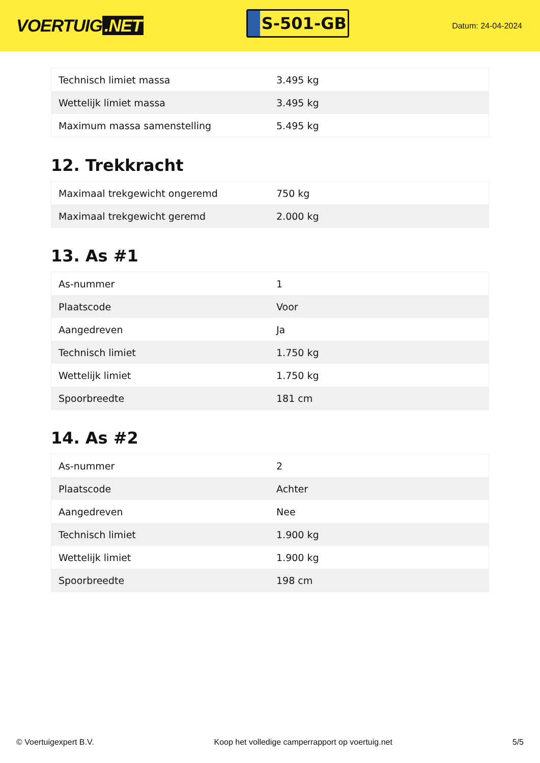VOERTUIG.NET
S-501-GB
Datum: 24-04-2024
| Technisch limiet massa | 3.495 kg |
| Wettelijk limiet massa | 3.495 kg |
| Maximum massa samenstelling | 5.495 kg |
12. Trekkracht
| Maximaal trekgewicht ongeremd | 750 kg |
| Maximaal trekgewicht geremd | 2.000 kg |
13. As #1
| As-nummer | 1 |
| Plaatscode | Voor |
| Aangedreven | Ja |
| Technisch limiet | 1.750 kg |
| Wettelijk limiet | 1.750 kg |
| Spoorbreedte | 181 cm |
14. As #2
| As-nummer | 2 |
| Plaatscode | Achter |
| Aangedreven | Nee |
| Technisch limiet | 1.900 kg |
| Wettelijk limiet | 1.900 kg |
| Spoorbreedte | 198 cm |
© Voertuigexpert B.V. Koop het volledige camperrapport op voertuig.net 5/5